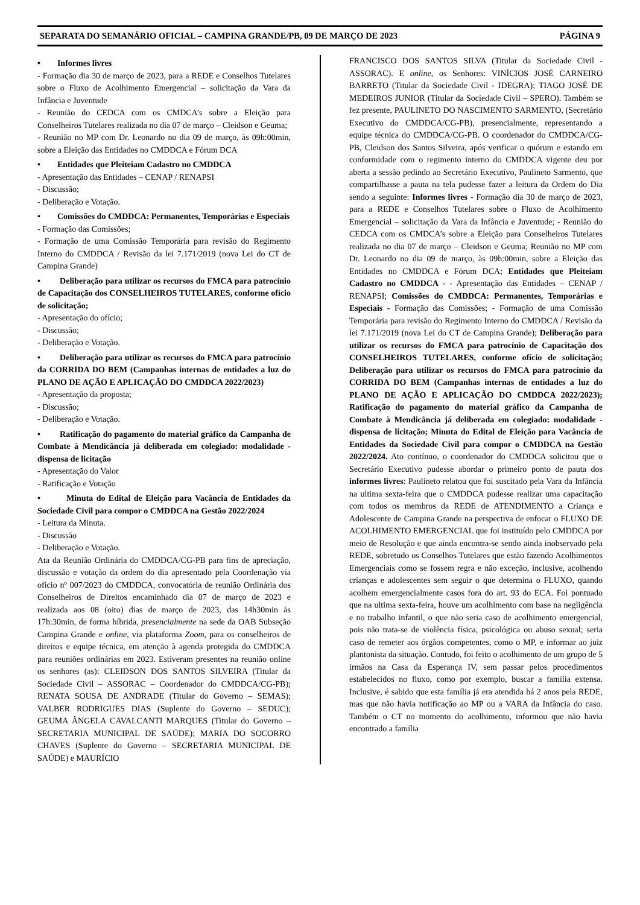SEPARATA DO SEMANÁRIO OFICIAL – CAMPINA GRANDE/PB, 09 DE MARÇO DE 2023 PÁGINA 9
• Informes livres
- Formação dia 30 de março de 2023, para a REDE e Conselhos Tutelares sobre o Fluxo de Acolhimento Emergencial – solicitação da Vara da Infância e Juventude
- Reunião do CEDCA com os CMDCA’s sobre a Eleição para Conselheiros Tutelares realizada no dia 07 de março – Cleidson e Geuma;
- Reunião no MP com Dr. Leonardo no dia 09 de março, às 09h:00min, sobre a Eleição das Entidades no CMDDCA e Fórum DCA
• Entidades que Pleiteiam Cadastro no CMDDCA
- Apresentação das Entidades – CENAP / RENAPSI
- Discussão;
- Deliberação e Votação.
• Comissões do CMDDCA: Permanentes, Temporárias e Especiais
- Formação das Comissões;
- Formação de uma Comissão Temporária para revisão do Regimento Interno do CMDDCA / Revisão da lei 7.171/2019 (nova Lei do CT de Campina Grande)
• Deliberação para utilizar os recursos do FMCA para patrocínio de Capacitação dos CONSELHEIROS TUTELARES, conforme ofício de solicitação;
- Apresentação do ofício;
- Discussão;
- Deliberação e Votação.
• Deliberação para utilizar os recursos do FMCA para patrocínio da CORRIDA DO BEM (Campanhas internas de entidades a luz do PLANO DE AÇÃO E APLICAÇÃO DO CMDDCA 2022/2023)
- Apresentação da proposta;
- Discussão;
- Deliberação e Votação.
• Ratificação do pagamento do material gráfico da Campanha de Combate à Mendicância já deliberada em colegiado: modalidade - dispensa de licitação
- Apresentação do Valor
- Ratificação e Votação
• Minuta do Edital de Eleição para Vacância de Entidades da Sociedade Civil para compor o CMDDCA na Gestão 2022/2024
- Leitura da Minuta.
- Discussão
- Deliberação e Votação.
Ata da Reunião Ordinária do CMDDCA/CG-PB para fins de apreciação, discussão e votação da ordem do dia apresentado pela Coordenação via ofício nº 007/2023 do CMDDCA, convocatória de reunião Ordinária dos Conselheiros de Direitos encaminhado dia 07 de março de 2023 e realizada aos 08 (oito) dias de março de 2023, das 14h30min às 17h:30min, de forma híbrida, presencialmente na sede da OAB Subseção Campina Grande e online, via plataforma Zoom, para os conselheiros de direitos e equipe técnica, em atenção à agenda protegida do CMDDCA para reuniões ordinárias em 2023. Estiveram presentes na reunião online os senhores (as): CLEIDSON DOS SANTOS SILVEIRA (Titular da Sociedade Civil – ASSORAC – Coordenador do CMDDCA/CG-PB); RENATA SOUSA DE ANDRADE (Titular do Governo – SEMAS); VALBER RODRIGUES DIAS (Suplente do Governo – SEDUC); GEUMA ÂNGELA CAVALCANTI MARQUES (Titular do Governo – SECRETARIA MUNICIPAL DE SAÚDE); MARIA DO SOCORRO CHAVES (Suplente do Governo – SECRETARIA MUNICIPAL DE SAÚDE) e MAURÍCIO
FRANCISCO DOS SANTOS SILVA (Titular da Sociedade Civil - ASSORAC). E online, os Senhores: VINÍCIOS JOSÉ CARNEIRO BARRETO (Titular da Sociedade Civil - IDEGRA); TIAGO JOSÉ DE MEDEIROS JUNIOR (Titular da Sociedade Civil – SPERO). Também se fez presente, PAULINETO DO NASCIMENTO SARMENTO, (Secretário Executivo do CMDDCA/CG-PB), presencialmente, representando a equipe técnica do CMDDCA/CG-PB. O coordenador do CMDDCA/CG-PB, Cleidson dos Santos Silveira, após verificar o quórum e estando em conformidade com o regimento interno do CMDDCA vigente deu por aberta a sessão pedindo ao Secretário Executivo, Paulineto Sarmento, que compartilhasse a pauta na tela pudesse fazer a leitura da Ordem do Dia sendo a seguinte: Informes livres - Formação dia 30 de março de 2023, para a REDE e Conselhos Tutelares sobre o Fluxo de Acolhimento Emergencial – solicitação da Vara da Infância e Juventude; - Reunião do CEDCA com os CMDCA’s sobre a Eleição para Conselheiros Tutelares realizada no dia 07 de março – Cleidson e Geuma; Reunião no MP com Dr. Leonardo no dia 09 de março, às 09h:00min, sobre a Eleição das Entidades no CMDDCA e Fórum DCA; Entidades que Pleiteiam Cadastro no CMDDCA - - Apresentação das Entidades – CENAP / RENAPSI; Comissões do CMDDCA: Permanentes, Temporárias e Especiais - Formação das Comissões; - Formação de uma Comissão Temporária para revisão do Regimento Interno do CMDDCA / Revisão da lei 7.171/2019 (nova Lei do CT de Campina Grande); Deliberação para utilizar os recursos do FMCA para patrocínio de Capacitação dos CONSELHEIROS TUTELARES, conforme ofício de solicitação; Deliberação para utilizar os recursos do FMCA para patrocínio da CORRIDA DO BEM (Campanhas internas de entidades a luz do PLANO DE AÇÃO E APLICAÇÃO DO CMDDCA 2022/2023); Ratificação do pagamento do material gráfico da Campanha de Combate à Mendicância já deliberada em colegiado: modalidade - dispensa de licitação; Minuta do Edital de Eleição para Vacância de Entidades da Sociedade Civil para compor o CMDDCA na Gestão 2022/2024. Ato contínuo, o coordenador do CMDDCA solicitou que o Secretário Executivo pudesse abordar o primeiro ponto de pauta dos informes livres: Paulineto relatou que foi suscitado pela Vara da Infância na ultima sexta-feira que o CMDDCA pudesse realizar uma capacitação com todos os membros da REDE de ATENDIMENTO a Criança e Adolescente de Campina Grande na perspectiva de enfocar o FLUXO DE ACOLHIMENTO EMERGENCIAL que foi instituído pelo CMDDCA por meio de Resolução e que ainda encontra-se sendo ainda inobservado pela REDE, sobretudo os Conselhos Tutelares que estão fazendo Acolhimentos Emergenciais como se fossem regra e não exceção, inclusive, acolhendo crianças e adolescentes sem seguir o que determina o FLUXO, quando acolhem emergencialmente casos fora do art. 93 do ECA. Foi pontuado que na ultima sexta-feira, houve um acolhimento com base na negligência e no trabalho infantil, o que não seria caso de acolhimento emergencial, pois não trata-se de violência física, psicológica ou abuso sexual; seria caso de remeter aos órgãos competentes, como o MP, e informar ao juiz plantonista da situação. Contudo, foi feito o acolhimento de um grupo de 5 irmãos na Casa da Esperança IV, sem passar pelos procedimentos estabelecidos no fluxo, como por exemplo, buscar a família extensa. Inclusive, é sabido que esta família já era atendida há 2 anos pela REDE, mas que não havia notificação ao MP ou a VARA da Infância do caso. Também o CT no momento do acolhimento, informou que não havia encontrado a família